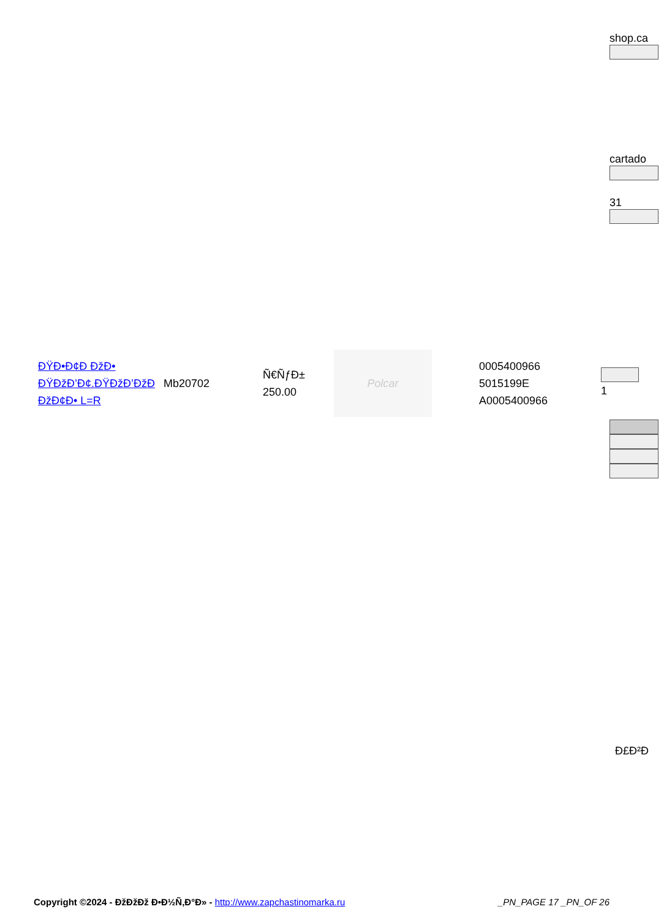shop.ca
cartado
31
| ÐŸÐ•Ð¢Ð ÐžÐ• ÐŸÐžÐ’Ð¢.ÐŸÐžÐ’ÐžÐ ÐžÐ¢Ð• L=R | Mb20702 | Ñ€ÑƒÐ± 250.00 | Polcar | 0005400966 5015199E A0005400966 | 1 |
Ð£Ð²Ð
Copyright ©2024 - ÐžÐžÐž Ð•Ð½Ñ‚Ð°Ð» - http://www.zapchastinomarka.ru _PN_PAGE 17 _PN_OF 26